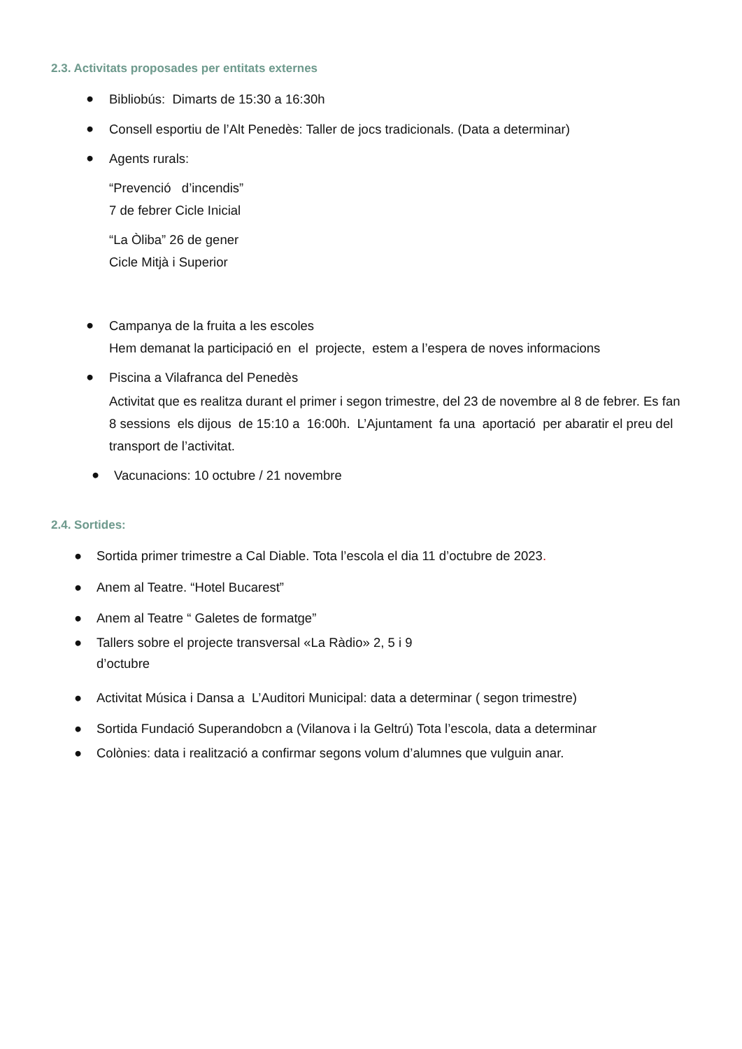2.3. Activitats proposades per entitats externes
●
Bibliobús: Dimarts de 15:30 a 16:30h
●
Consell esportiu de l’Alt Penedès: Taller de jocs tradicionals. (Data a determinar)
● Agents rurals:
“Prevenció d’incendis”
7 de febrer Cicle Inicial
“La Òliba” 26 de gener
Cicle Mitjà i Superior
●
Campanya de la fruita a les escoles
Hem demanat la participació en el projecte, estem a l’espera de noves informacions
●
Piscina a Vilafranca del Penedès
Activitat que es realitza durant el primer i segon trimestre, del 23 de novembre al 8 de febrer. Es fan 8 sessions els dijous de 15:10 a 16:00h. L’Ajuntament fa una aportació per abaratir el preu del transport de l’activitat.
●
Vacunacions: 10 octubre / 21 novembre
2.4. Sortides:
●
Sortida primer trimestre a Cal Diable. Tota l’escola el dia 11 d’octubre de 2023.
●
Anem al Teatre. “Hotel Bucarest”
●
Anem al Teatre “ Galetes de formatge”
●
Tallers sobre el projecte transversal «La Ràdio» 2, 5 i 9
d’octubre
●
Activitat Música i Dansa a L’Auditori Municipal: data a determinar ( segon trimestre)
●
Sortida Fundació Superandobcn a (Vilanova i la Geltrú) Tota l’escola, data a determinar
●
Colònies: data i realització a confirmar segons volum d’alumnes que vulguin anar.